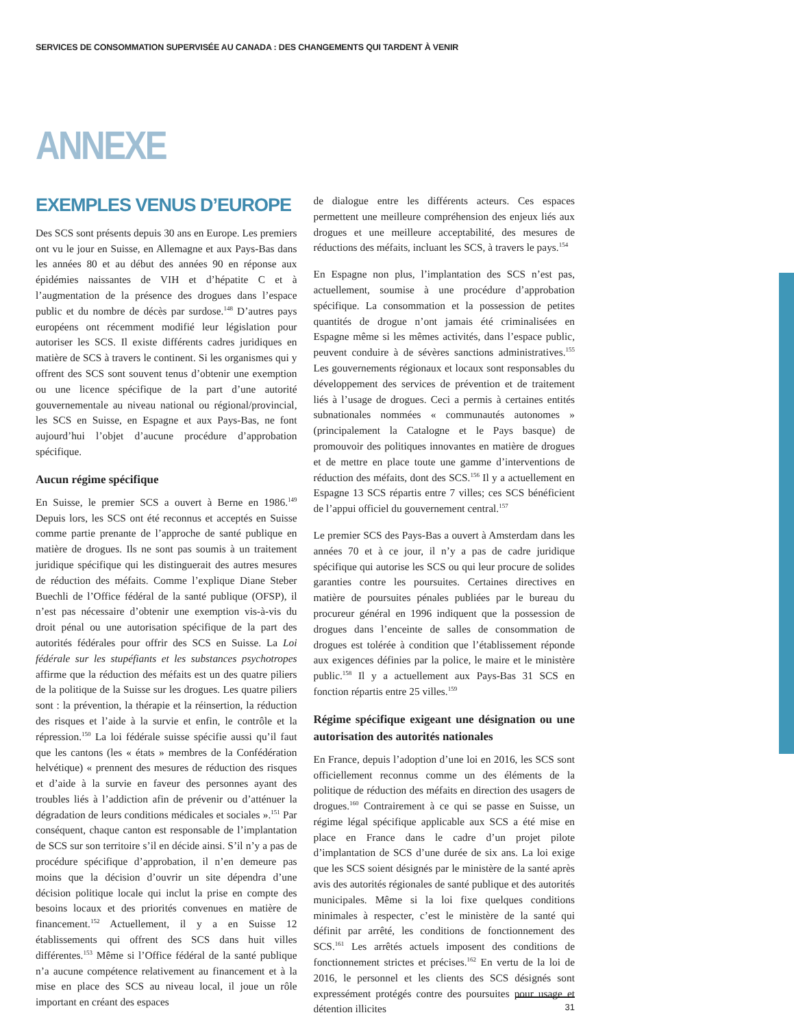SERVICES DE CONSOMMATION SUPERVISÉE AU CANADA : DES CHANGEMENTS QUI TARDENT À VENIR
ANNEXE
EXEMPLES VENUS D’EUROPE
Des SCS sont présents depuis 30 ans en Europe. Les premiers ont vu le jour en Suisse, en Allemagne et aux Pays-Bas dans les années 80 et au début des années 90 en réponse aux épidémies naissantes de VIH et d’hépatite C et à l’augmentation de la présence des drogues dans l’espace public et du nombre de décès par surdose.<sup>148</sup> D’autres pays européens ont récemment modifié leur législation pour autoriser les SCS. Il existe différents cadres juridiques en matière de SCS à travers le continent. Si les organismes qui y offrent des SCS sont souvent tenus d’obtenir une exemption ou une licence spécifique de la part d’une autorité gouvernementale au niveau national ou régional/provincial, les SCS en Suisse, en Espagne et aux Pays-Bas, ne font aujourd’hui l’objet d’aucune procédure d’approbation spécifique.
Aucun régime spécifique
En Suisse, le premier SCS a ouvert à Berne en 1986.<sup>149</sup> Depuis lors, les SCS ont été reconnus et acceptés en Suisse comme partie prenante de l’approche de santé publique en matière de drogues. Ils ne sont pas soumis à un traitement juridique spécifique qui les distinguerait des autres mesures de réduction des méfaits. Comme l’explique Diane Steber Buechli de l’Office fédéral de la santé publique (OFSP), il n’est pas nécessaire d’obtenir une exemption vis-à-vis du droit pénal ou une autorisation spécifique de la part des autorités fédérales pour offrir des SCS en Suisse. La Loi fédérale sur les stupéfiants et les substances psychotropes affirme que la réduction des méfaits est un des quatre piliers de la politique de la Suisse sur les drogues. Les quatre piliers sont : la prévention, la thérapie et la réinsertion, la réduction des risques et l’aide à la survie et enfin, le contrôle et la répression.<sup>150</sup> La loi fédérale suisse spécifie aussi qu’il faut que les cantons (les « états » membres de la Confédération helvétique) « prennent des mesures de réduction des risques et d’aide à la survie en faveur des personnes ayant des troubles liés à l’addiction afin de prévenir ou d’atténuer la dégradation de leurs conditions médicales et sociales ».<sup>151</sup> Par conséquent, chaque canton est responsable de l’implantation de SCS sur son territoire s’il en décide ainsi. S’il n’y a pas de procédure spécifique d’approbation, il n’en demeure pas moins que la décision d’ouvrir un site dépendra d’une décision politique locale qui inclut la prise en compte des besoins locaux et des priorités convenues en matière de financement.<sup>152</sup> Actuellement, il y a en Suisse 12 établissements qui offrent des SCS dans huit villes différentes.<sup>153</sup> Même si l’Office fédéral de la santé publique n’a aucune compétence relativement au financement et à la mise en place des SCS au niveau local, il joue un rôle important en créant des espaces
de dialogue entre les différents acteurs. Ces espaces permettent une meilleure compréhension des enjeux liés aux drogues et une meilleure acceptabilité, des mesures de réductions des méfaits, incluant les SCS, à travers le pays.<sup>154</sup>
En Espagne non plus, l’implantation des SCS n’est pas, actuellement, soumise à une procédure d’approbation spécifique. La consommation et la possession de petites quantités de drogue n’ont jamais été criminalisées en Espagne même si les mêmes activités, dans l’espace public, peuvent conduire à de sévères sanctions administratives.<sup>155</sup> Les gouvernements régionaux et locaux sont responsables du développement des services de prévention et de traitement liés à l’usage de drogues. Ceci a permis à certaines entités subnationales nommées « communautés autonomes » (principalement la Catalogne et le Pays basque) de promouvoir des politiques innovantes en matière de drogues et de mettre en place toute une gamme d’interventions de réduction des méfaits, dont des SCS.<sup>156</sup> Il y a actuellement en Espagne 13 SCS répartis entre 7 villes; ces SCS bénéficient de l’appui officiel du gouvernement central.<sup>157</sup>
Le premier SCS des Pays-Bas a ouvert à Amsterdam dans les années 70 et à ce jour, il n’y a pas de cadre juridique spécifique qui autorise les SCS ou qui leur procure de solides garanties contre les poursuites. Certaines directives en matière de poursuites pénales publiées par le bureau du procureur général en 1996 indiquent que la possession de drogues dans l’enceinte de salles de consommation de drogues est tolérée à condition que l’établissement réponde aux exigences définies par la police, le maire et le ministère public.<sup>158</sup> Il y a actuellement aux Pays-Bas 31 SCS en fonction répartis entre 25 villes.<sup>159</sup>
Régime spécifique exigeant une désignation ou une autorisation des autorités nationales
En France, depuis l’adoption d’une loi en 2016, les SCS sont officiellement reconnus comme un des éléments de la politique de réduction des méfaits en direction des usagers de drogues.<sup>160</sup> Contrairement à ce qui se passe en Suisse, un régime légal spécifique applicable aux SCS a été mise en place en France dans le cadre d’un projet pilote d’implantation de SCS d’une durée de six ans. La loi exige que les SCS soient désignés par le ministère de la santé après avis des autorités régionales de santé publique et des autorités municipales. Même si la loi fixe quelques conditions minimales à respecter, c’est le ministère de la santé qui définit par arrêté, les conditions de fonctionnement des SCS.<sup>161</sup> Les arrêtés actuels imposent des conditions de fonctionnement strictes et précises.<sup>162</sup> En vertu de la loi de 2016, le personnel et les clients des SCS désignés sont expressément protégés contre des poursuites pour usage et détention illicites
31